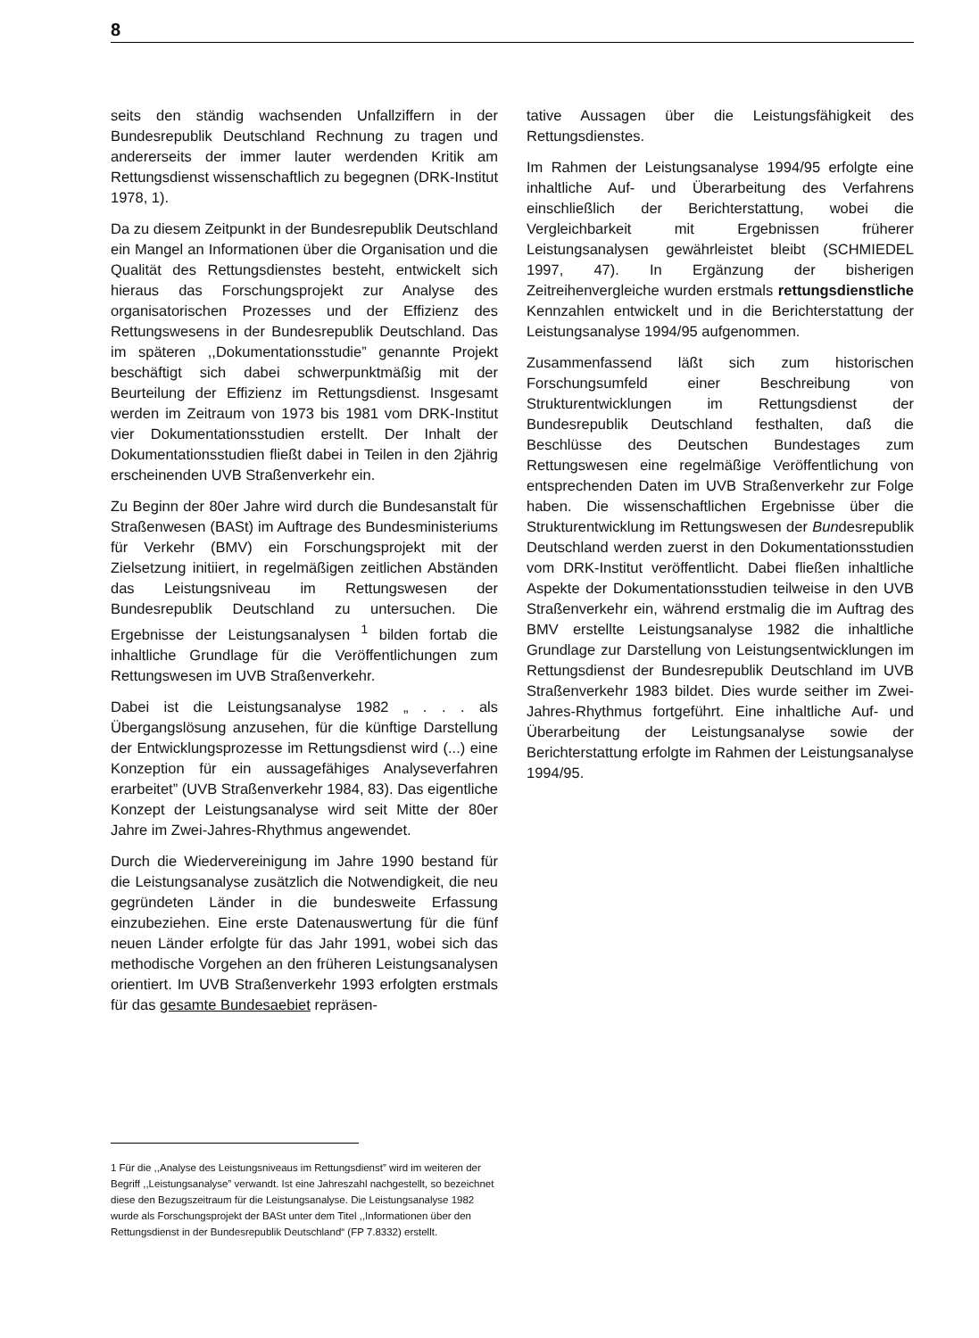8
seits den ständig wachsenden Unfallziffern in der Bundesrepublik Deutschland Rechnung zu tragen und andererseits der immer lauter werdenden Kritik am Rettungsdienst wissenschaftlich zu begegnen (DRK-Institut 1978, 1).
Da zu diesem Zeitpunkt in der Bundesrepublik Deutschland ein Mangel an Informationen über die Organisation und die Qualität des Rettungsdienstes besteht, entwickelt sich hieraus das Forschungsprojekt zur Analyse des organisatorischen Prozesses und der Effizienz des Rettungswesens in der Bundesrepublik Deutschland. Das im späteren ,,Dokumentationsstudie” genannte Projekt beschäftigt sich dabei schwerpunktmäßig mit der Beurteilung der Effizienz im Rettungsdienst. Insgesamt werden im Zeitraum von 1973 bis 1981 vom DRK-Institut vier Dokumentationsstudien erstellt. Der Inhalt der Dokumentationsstudien fließt dabei in Teilen in den 2jährig erscheinenden UVB Straßenverkehr ein.
Zu Beginn der 80er Jahre wird durch die Bundesanstalt für Straßenwesen (BASt) im Auftrage des Bundesministeriums für Verkehr (BMV) ein Forschungsprojekt mit der Zielsetzung initiiert, in regelmäßigen zeitlichen Abständen das Leistungsniveau im Rettungswesen der Bundesrepublik Deutschland zu untersuchen. Die Ergebnisse der Leistungsanalysen <sup>1</sup> bilden fortab die inhaltliche Grundlage für die Veröffentlichungen zum Rettungswesen im UVB Straßenverkehr.
Dabei ist die Leistungsanalyse 1982 „ . . . als Übergangslösung anzusehen, für die künftige Darstellung der Entwicklungsprozesse im Rettungsdienst wird (...) eine Konzeption für ein aussagefähiges Analyseverfahren erarbeitet” (UVB Straßenverkehr 1984, 83). Das eigentliche Konzept der Leistungsanalyse wird seit Mitte der 80er Jahre im Zwei-Jahres-Rhythmus angewendet.
Durch die Wiedervereinigung im Jahre 1990 bestand für die Leistungsanalyse zusätzlich die Notwendigkeit, die neu gegründeten Länder in die bundesweite Erfassung einzubeziehen. Eine erste Datenauswertung für die fünf neuen Länder erfolgte für das Jahr 1991, wobei sich das methodische Vorgehen an den früheren Leistungsanalysen orientiert. Im UVB Straßenverkehr 1993 erfolgten erstmals für das gesamte Bundesaebiet repräsen-
tative Aussagen über die Leistungsfähigkeit des Rettungsdienstes.
Im Rahmen der Leistungsanalyse 1994/95 erfolgte eine inhaltliche Auf- und Überarbeitung des Verfahrens einschließlich der Berichterstattung, wobei die Vergleichbarkeit mit Ergebnissen früherer Leistungsanalysen gewährleistet bleibt (SCHMIEDEL 1997, 47). In Ergänzung der bisherigen Zeitreihenvergleiche wurden erstmals rettungsdienstliche Kennzahlen entwickelt und in die Berichterstattung der Leistungsanalyse 1994/95 aufgenommen.
Zusammenfassend läßt sich zum historischen Forschungsumfeld einer Beschreibung von Strukturentwicklungen im Rettungsdienst der Bundesrepublik Deutschland festhalten, daß die Beschlüsse des Deutschen Bundestages zum Rettungswesen eine regelmäßige Veröffentlichung von entsprechenden Daten im UVB Straßenverkehr zur Folge haben. Die wissenschaftlichen Ergebnisse über die Strukturentwicklung im Rettungswesen der Bundesrepublik Deutschland werden zuerst in den Dokumentationsstudien vom DRK-Institut veröffentlicht. Dabei fließen inhaltliche Aspekte der Dokumentationsstudien teilweise in den UVB Straßenverkehr ein, während erstmalig die im Auftrag des BMV erstellte Leistungsanalyse 1982 die inhaltliche Grundlage zur Darstellung von Leistungsentwicklungen im Rettungsdienst der Bundesrepublik Deutschland im UVB Straßenverkehr 1983 bildet. Dies wurde seither im Zwei-Jahres-Rhythmus fortgeführt. Eine inhaltliche Auf- und Überarbeitung der Leistungsanalyse sowie der Berichterstattung erfolgte im Rahmen der Leistungsanalyse 1994/95.
1 Für die ,,Analyse des Leistungsniveaus im Rettungsdienst” wird im weiteren der Begriff ,,Leistungsanalyse” verwandt. Ist eine Jahreszahl nachgestellt, so bezeichnet diese den Bezugszeitraum für die Leistungsanalyse. Die Leistungsanalyse 1982 wurde als Forschungsprojekt der BASt unter dem Titel ,,Informationen über den Rettungsdienst in der Bundesrepublik Deutschland“ (FP 7.8332) erstellt.